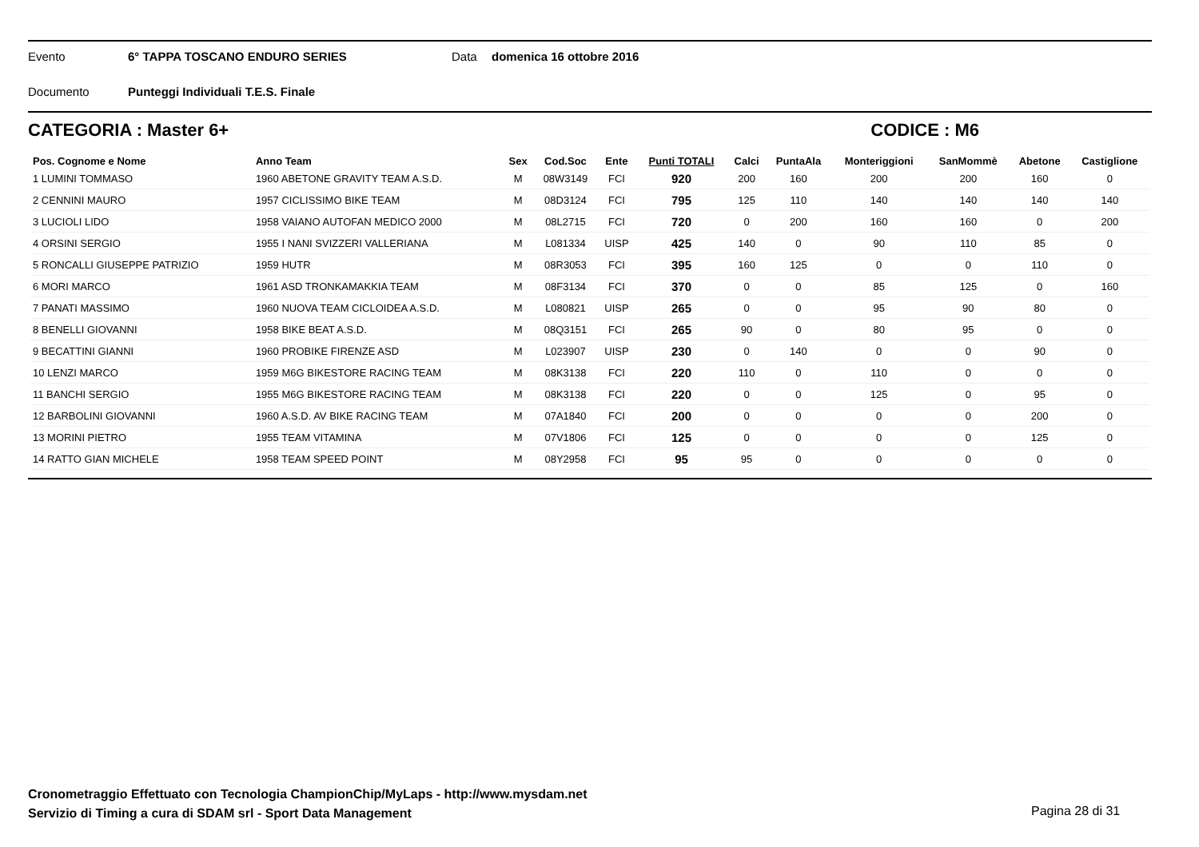Evento 6° TAPPA TOSCANO ENDURO SERIES Data domenica 16 ottobre 2016
Documento Punteggi Individuali T.E.S. Finale
CATEGORIA : Master 6+ CODICE : M6
| Pos. Cognome e Nome | Anno Team | Sex | Cod.Soc | Ente | Punti TOTALI | Calci | PuntaAla | Monteriggioni | SanMommè | Abetone | Castiglione |
| --- | --- | --- | --- | --- | --- | --- | --- | --- | --- | --- | --- |
| 1 LUMINI TOMMASO | 1960 ABETONE GRAVITY TEAM A.S.D. | M | 08W3149 | FCI | 920 | 200 | 160 | 200 | 200 | 160 | 0 |
| 2 CENNINI MAURO | 1957 CICLISSIMO BIKE TEAM | M | 08D3124 | FCI | 795 | 125 | 110 | 140 | 140 | 140 | 140 |
| 3 LUCIOLI LIDO | 1958 VAIANO AUTOFAN MEDICO 2000 | M | 08L2715 | FCI | 720 | 0 | 200 | 160 | 160 | 0 | 200 |
| 4 ORSINI SERGIO | 1955 I NANI SVIZZERI VALLERIANA | M | L081334 | UISP | 425 | 140 | 0 | 90 | 110 | 85 | 0 |
| 5 RONCALLI GIUSEPPE PATRIZIO | 1959 HUTR | M | 08R3053 | FCI | 395 | 160 | 125 | 0 | 0 | 110 | 0 |
| 6 MORI MARCO | 1961 ASD TRONKAMAKKIA TEAM | M | 08F3134 | FCI | 370 | 0 | 0 | 85 | 125 | 0 | 160 |
| 7 PANATI MASSIMO | 1960 NUOVA TEAM CICLOIDEA A.S.D. | M | L080821 | UISP | 265 | 0 | 0 | 95 | 90 | 80 | 0 |
| 8 BENELLI GIOVANNI | 1958 BIKE BEAT A.S.D. | M | 08Q3151 | FCI | 265 | 90 | 0 | 80 | 95 | 0 | 0 |
| 9 BECATTINI GIANNI | 1960 PROBIKE FIRENZE ASD | M | L023907 | UISP | 230 | 0 | 140 | 0 | 0 | 90 | 0 |
| 10 LENZI MARCO | 1959 M6G BIKESTORE RACING TEAM | M | 08K3138 | FCI | 220 | 110 | 0 | 110 | 0 | 0 | 0 |
| 11 BANCHI SERGIO | 1955 M6G BIKESTORE RACING TEAM | M | 08K3138 | FCI | 220 | 0 | 0 | 125 | 0 | 95 | 0 |
| 12 BARBOLINI GIOVANNI | 1960 A.S.D. AV BIKE RACING TEAM | M | 07A1840 | FCI | 200 | 0 | 0 | 0 | 0 | 200 | 0 |
| 13 MORINI PIETRO | 1955 TEAM VITAMINA | M | 07V1806 | FCI | 125 | 0 | 0 | 0 | 0 | 125 | 0 |
| 14 RATTO GIAN MICHELE | 1958 TEAM SPEED POINT | M | 08Y2958 | FCI | 95 | 95 | 0 | 0 | 0 | 0 | 0 |
Cronometraggio Effettuato con Tecnologia ChampionChip/MyLaps - http://www.mysdam.net
Servizio di Timing a cura di SDAM srl - Sport Data Management
Pagina 28 di 31